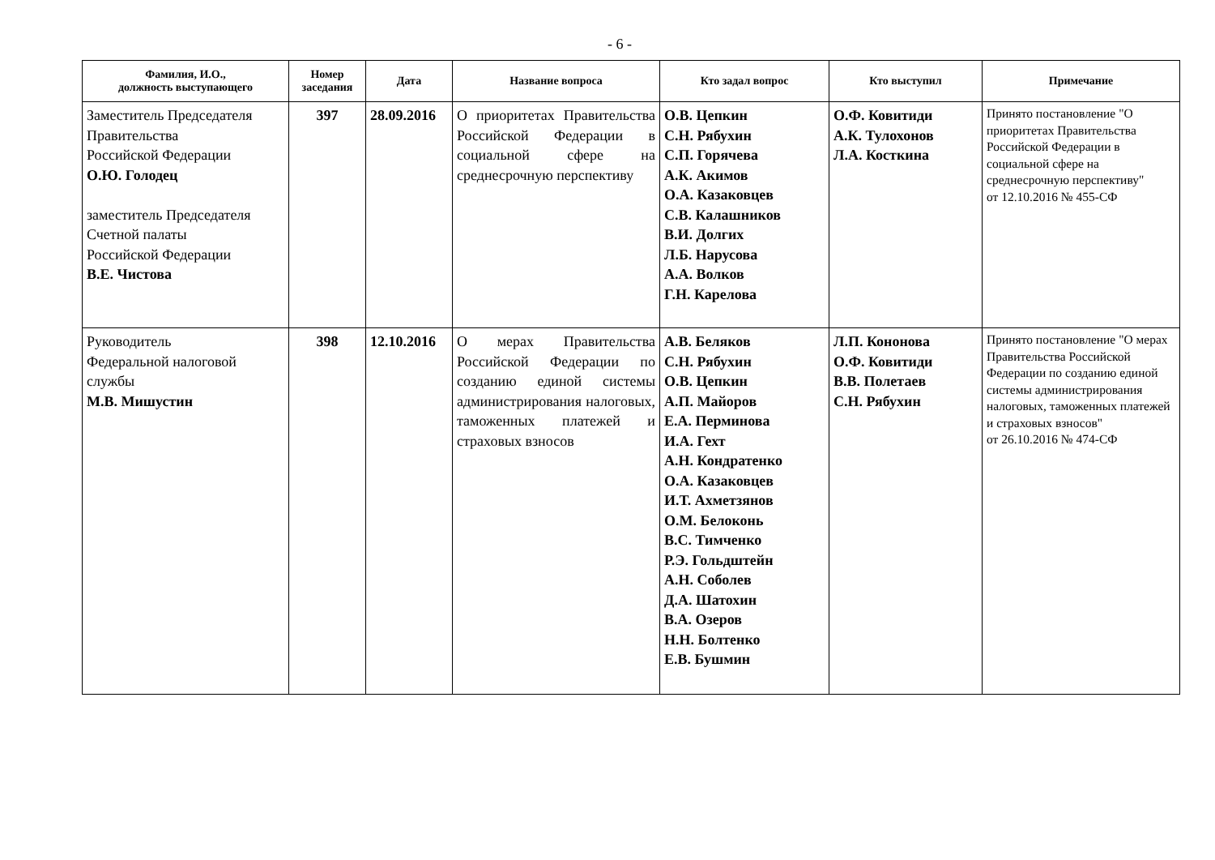- 6 -
| Фамилия, И.О., должность выступающего | Номер заседания | Дата | Название вопроса | Кто задал вопрос | Кто выступил | Примечание |
| --- | --- | --- | --- | --- | --- | --- |
| Заместитель Председателя Правительства Российской Федерации О.Ю. Голодец заместитель Председателя Счетной палаты Российской Федерации В.Е. Чистова | 397 | 28.09.2016 | О приоритетах Правительства Российской Федерации в социальной сфере на среднесрочную перспективу | О.В. Цепкин С.Н. Рябухин С.П. Горячева А.К. Акимов О.А. Казаковцев С.В. Калашников В.И. Долгих Л.Б. Нарусова А.А. Волков Г.Н. Карелова | О.Ф. Ковитиди А.К. Тулохонов Л.А. Косткина | Принято постановление "О приоритетах Правительства Российской Федерации в социальной сфере на среднесрочную перспективу" от 12.10.2016 № 455-СФ |
| Руководитель Федеральной налоговой службы М.В. Мишустин | 398 | 12.10.2016 | О мерах Правительства Российской Федерации по созданию единой системы администрирования налоговых, таможенных платежей и страховых взносов | А.В. Беляков С.Н. Рябухин О.В. Цепкин А.П. Майоров Е.А. Перминова И.А. Гехт А.Н. Кондратенко О.А. Казаковцев И.Т. Ахметзянов О.М. Белоконь В.С. Тимченко Р.Э. Гольдштейн А.Н. Соболев Д.А. Шатохин В.А. Озеров Н.Н. Болтенко Е.В. Бушмин | Л.П. Кононова О.Ф. Ковитиди В.В. Полетаев С.Н. Рябухин | Принято постановление "О мерах Правительства Российской Федерации по созданию единой системы администрирования налоговых, таможенных платежей и страховых взносов" от 26.10.2016 № 474-СФ |